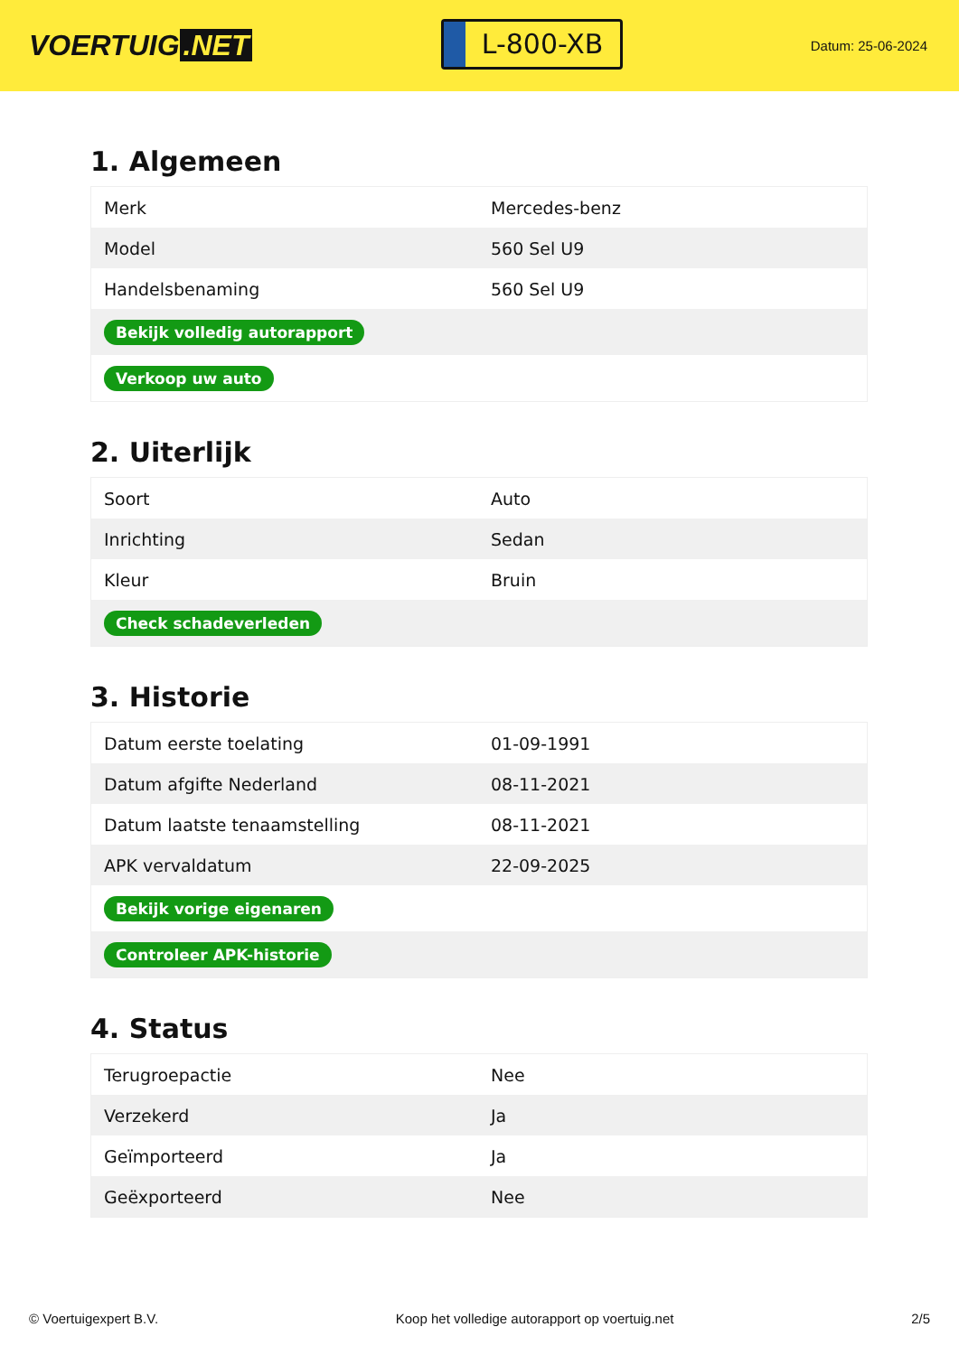VOERTUIG.NET
L-800-XB
Datum: 25-06-2024
1. Algemeen
| Merk | Mercedes-benz |
| Model | 560 Sel U9 |
| Handelsbenaming | 560 Sel U9 |
| Bekijk volledig autorapport | |
| Verkoop uw auto | |
2. Uiterlijk
| Soort | Auto |
| Inrichting | Sedan |
| Kleur | Bruin |
| Check schadeverleden | |
3. Historie
| Datum eerste toelating | 01-09-1991 |
| Datum afgifte Nederland | 08-11-2021 |
| Datum laatste tenaamstelling | 08-11-2021 |
| APK vervaldatum | 22-09-2025 |
| Bekijk vorige eigenaren | |
| Controleer APK-historie | |
4. Status
| Terugroepactie | Nee |
| Verzekerd | Ja |
| Geïmporteerd | Ja |
| Geëxporteerd | Nee |
© Voertuigexpert B.V. Koop het volledige autorapport op voertuig.net 2/5